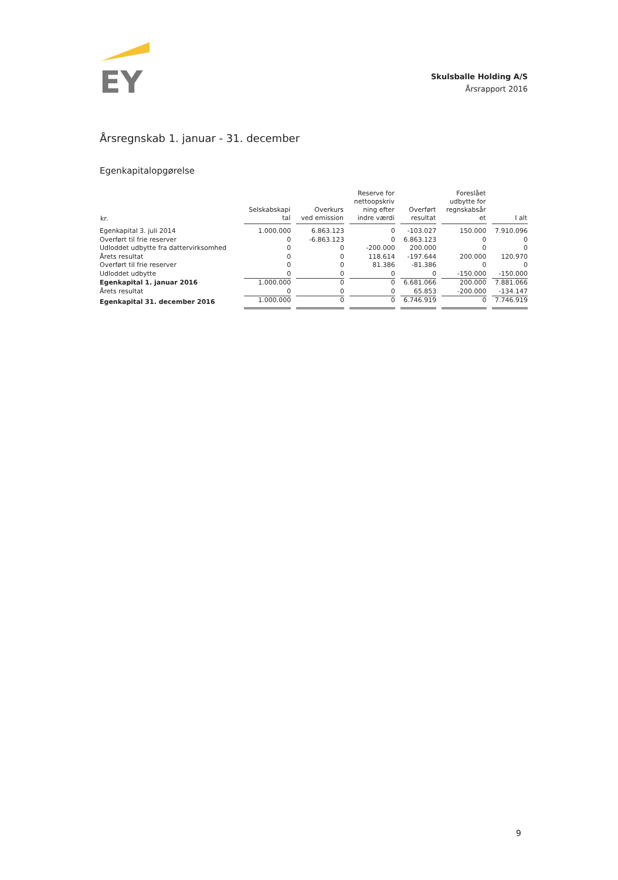EY
Skulsballe Holding A/S
Årsrapport 2016
Årsregnskab 1. januar - 31. december
Egenkapitalopgørelse
| kr. | Selskabskapi tal | Overkurs ved emission | Reserve for nettoopskriv ning efter indre værdi | Overført resultat | Foreslået udbytte for regnskabsår et | I alt |
| --- | --- | --- | --- | --- | --- | --- |
| Egenkapital 3. juli 2014 | 1.000.000 | 6.863.123 | 0 | -103.027 | 150.000 | 7.910.096 |
| Overført til frie reserver | 0 | -6.863.123 | 0 | 6.863.123 | 0 | 0 |
| Udloddet udbytte fra dattervirksomhed | 0 | 0 | -200.000 | 200.000 | 0 | 0 |
| Årets resultat | 0 | 0 | 118.614 | -197.644 | 200.000 | 120.970 |
| Overført til frie reserver | 0 | 0 | 81.386 | -81.386 | 0 | 0 |
| Udloddet udbytte | 0 | 0 | 0 | 0 | -150.000 | -150.000 |
| Egenkapital 1. januar 2016 | 1.000.000 | 0 | 0 | 6.681.066 | 200.000 | 7.881.066 |
| Årets resultat | 0 | 0 | 0 | 65.853 | -200.000 | -134.147 |
| Egenkapital 31. december 2016 | 1.000.000 | 0 | 0 | 6.746.919 | 0 | 7.746.919 |
9